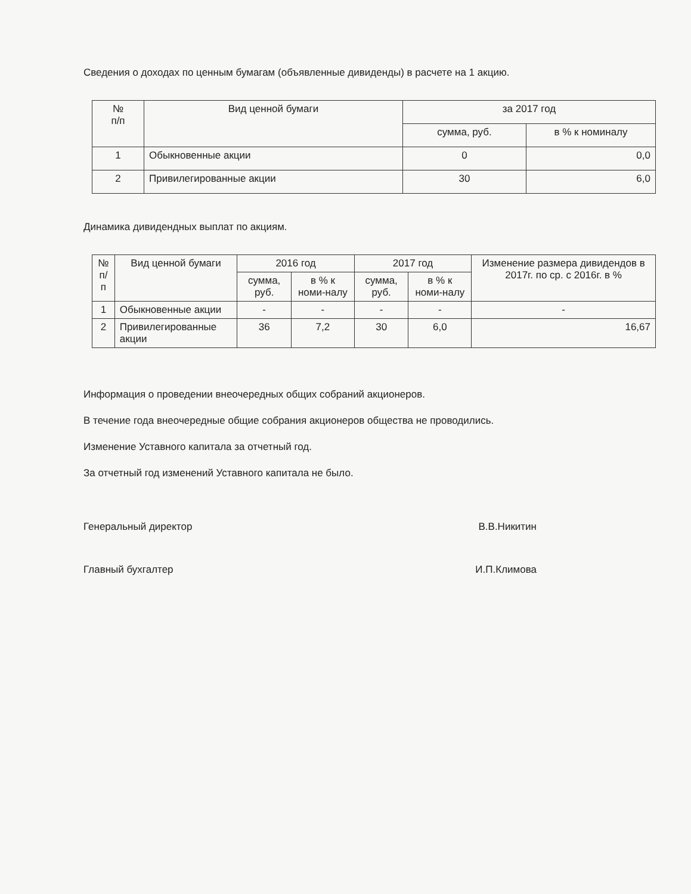Сведения о доходах по ценным бумагам (объявленные дивиденды) в расчете на 1 акцию.
| № п/п | Вид ценной бумаги | за 2017 год | |
| --- | --- | --- | --- |
| | | сумма, руб. | в % к номиналу |
| 1 | Обыкновенные акции | 0 | 0,0 |
| 2 | Привилегированные акции | 30 | 6,0 |
Динамика дивидендных выплат по акциям.
| № п/п | Вид ценной бумаги | 2016 год | | 2017 год | | Изменение размера дивидендов в 2017г. по ср. с 2016г. в % |
| --- | --- | --- | --- | --- | --- | --- |
| | | сумма, руб. | в % к номи-налу | сумма, руб. | в % к номи-налу | |
| 1 | Обыкновенные акции | - | - | - | - | - |
| 2 | Привилегированные акции | 36 | 7,2 | 30 | 6,0 | 16,67 |
Информация о проведении внеочередных общих собраний акционеров.
В течение года внеочередные общие собрания акционеров общества не проводились.
Изменение Уставного капитала за отчетный год.
За отчетный год изменений Уставного капитала не было.
Генеральный директор В.В.Никитин
Главный бухгалтер И.П.Климова